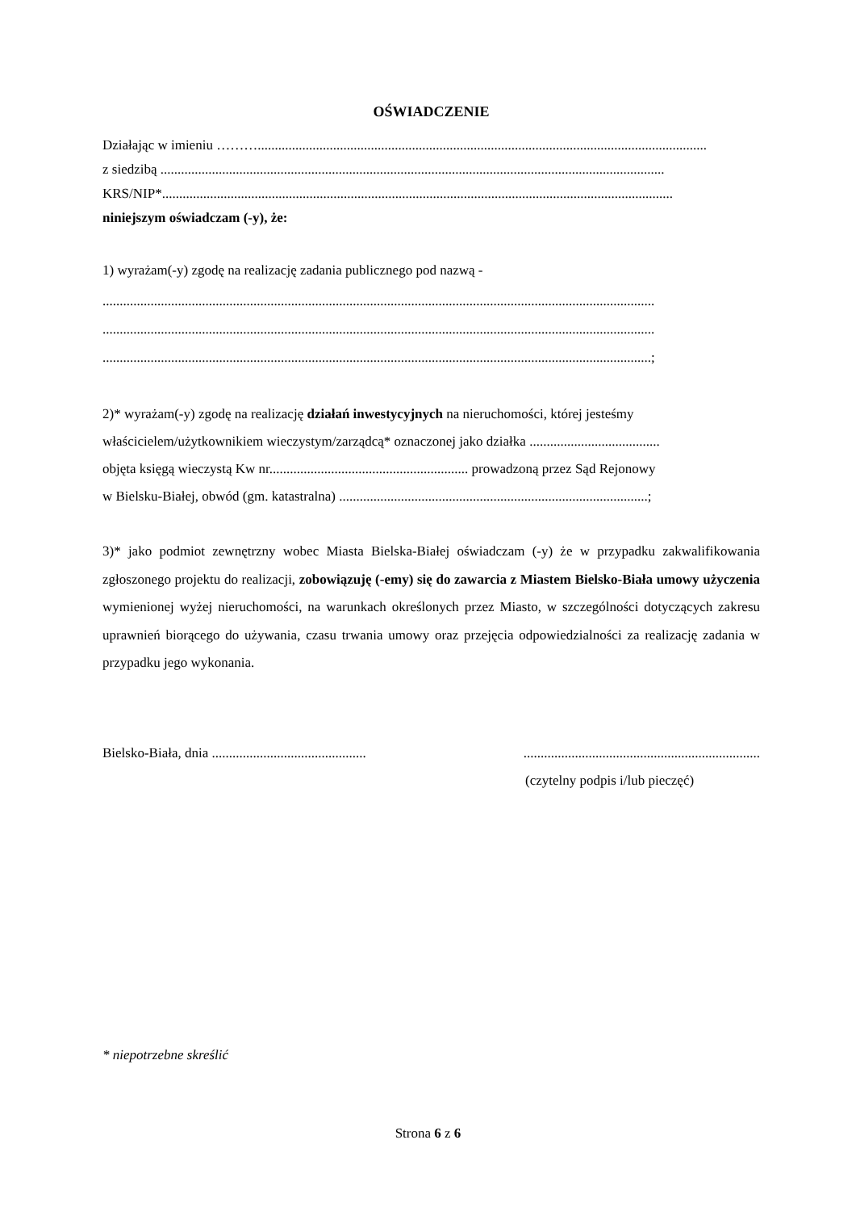OŚWIADCZENIE
Działając w imieniu ………...................................................................................................................................
z siedzibą ...................................................................................................................................................
KRS/NIP*.....................................................................................................................................................
niniejszym oświadczam (-y), że:
1) wyrażam(-y) zgodę na realizację zadania publicznego pod nazwą -
.................................................................................................................................................................
.................................................................................................................................................................
................................................................................................................................................................;
2)* wyrażam(-y) zgodę na realizację działań inwestycyjnych na nieruchomości, której jesteśmy
właścicielem/użytkownikiem wieczystym/zarządcą* oznaczonej jako działka ......................................
objęta księgą wieczystą Kw nr.......................................................... prowadzoną przez Sąd Rejonowy
w Bielsku-Białej, obwód (gm. katastralna) ..........................................................................................;
3)* jako podmiot zewnętrzny wobec Miasta Bielska-Białej oświadczam (-y) że w przypadku zakwalifikowania zgłoszonego projektu do realizacji, zobowiązuję (-emy) się do zawarcia z Miastem Bielsko-Biała umowy użyczenia wymienionej wyżej nieruchomości, na warunkach określonych przez Miasto, w szczególności dotyczących zakresu uprawnień biorącego do używania, czasu trwania umowy oraz przejęcia odpowiedzialności za realizację zadania w przypadku jego wykonania.
Bielsko-Biała, dnia ............................................. .....................................................................
(czytelny podpis i/lub pieczęć)
* niepotrzebne skreślić
Strona 6 z 6